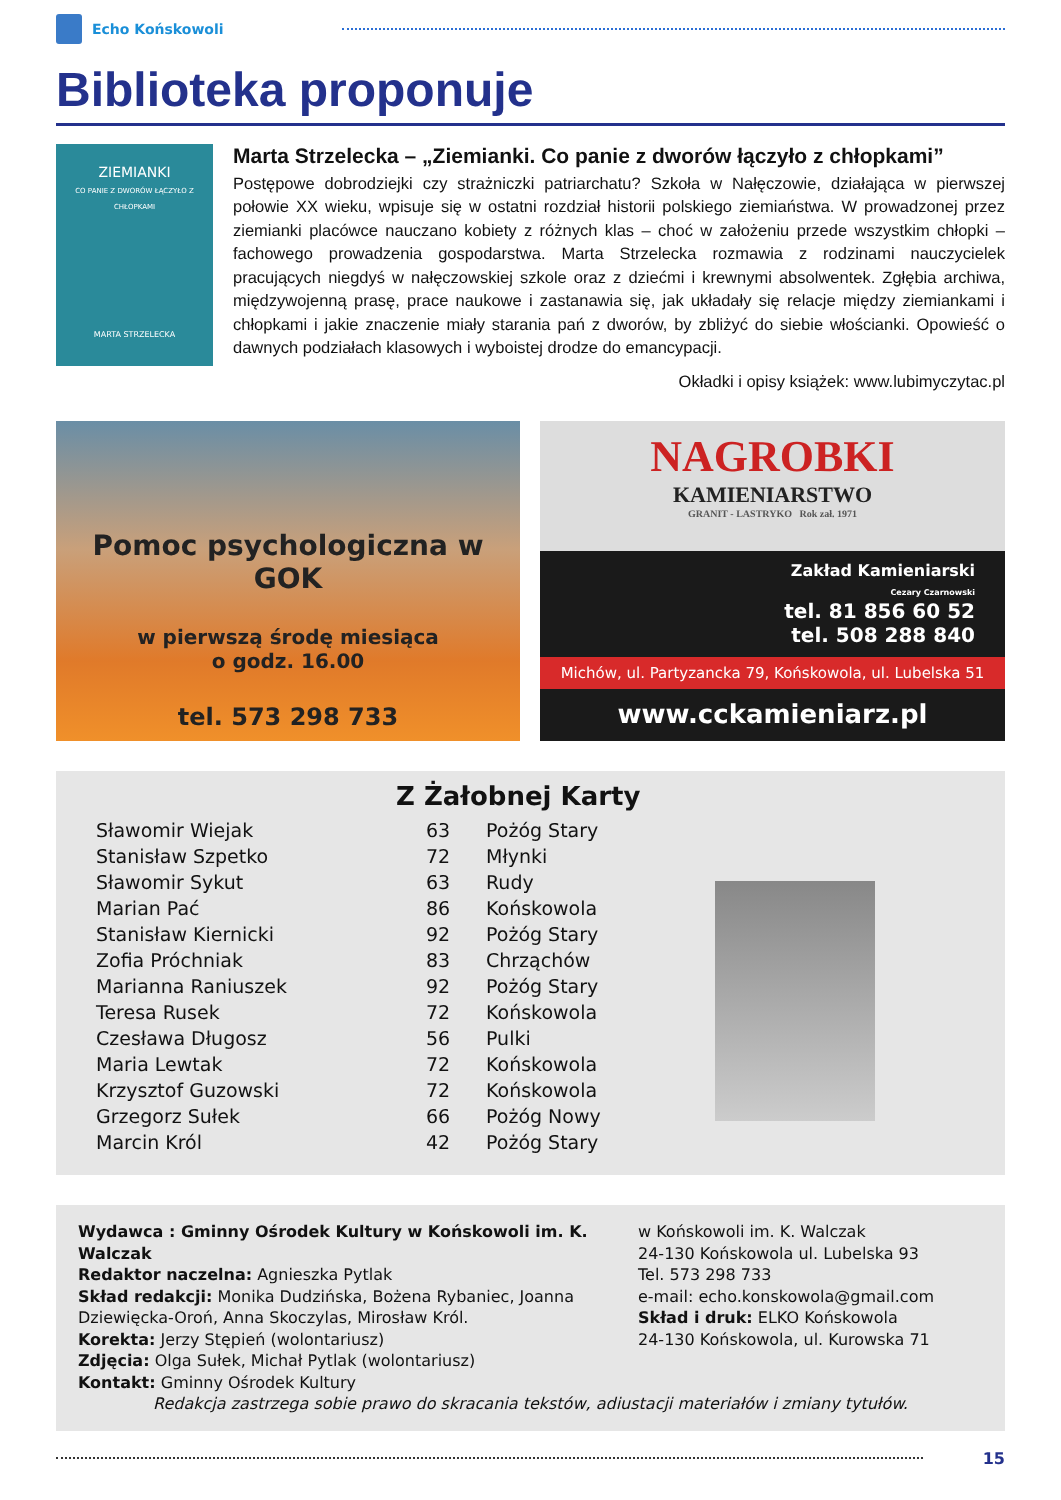Echo Końskowoli
Biblioteka proponuje
ZIEMIANKI
CO PANIE Z DWORÓW ŁĄCZYŁO Z CHŁOPKAMI
MARTA STRZELECKA
Marta Strzelecka – „Ziemianki. Co panie z dworów łączyło z chłopkami”
Postępowe dobrodziejki czy strażniczki patriarchatu? Szkoła w Nałęczowie, działająca w pierwszej połowie XX wieku, wpisuje się w ostatni rozdział historii polskiego ziemiaństwa. W prowadzonej przez ziemianki placówce nauczano kobiety z różnych klas – choć w założeniu przede wszystkim chłopki – fachowego prowadzenia gospodarstwa. Marta Strzelecka rozmawia z rodzinami nauczycielek pracujących niegdyś w nałęczowskiej szkole oraz z dziećmi i krewnymi absolwentek. Zgłębia archiwa, międzywojenną prasę, prace naukowe i zastanawia się, jak układały się relacje między ziemiankami i chłopkami i jakie znaczenie miały starania pań z dworów, by zbliżyć do siebie włościanki. Opowieść o dawnych podziałach klasowych i wyboistej drodze do emancypacji.
Okładki i opisy książek: www.lubimyczytac.pl
Pomoc psychologiczna w GOK
w pierwszą środę miesiąca
o godz. 16.00
tel. 573 298 733
NAGROBKI
KAMIENIARSTWO
GRANIT - LASTRYKO Rok zał. 1971
Zakład Kamieniarski
Cezary Czarnowski
tel. 81 856 60 52
tel. 508 288 840
Michów, ul. Partyzancka 79, Końskowola, ul. Lubelska 51
www.cckamieniarz.pl
Z Żałobnej Karty
| Sławomir Wiejak | 63 | Pożóg Stary |
| Stanisław Szpetko | 72 | Młynki |
| Sławomir Sykut | 63 | Rudy |
| Marian Pać | 86 | Końskowola |
| Stanisław Kiernicki | 92 | Pożóg Stary |
| Zofia Próchniak | 83 | Chrząchów |
| Marianna Raniuszek | 92 | Pożóg Stary |
| Teresa Rusek | 72 | Końskowola |
| Czesława Długosz | 56 | Pulki |
| Maria Lewtak | 72 | Końskowola |
| Krzysztof Guzowski | 72 | Końskowola |
| Grzegorz Sułek | 66 | Pożóg Nowy |
| Marcin Król | 42 | Pożóg Stary |
Wydawca : Gminny Ośrodek Kultury w Końskowoli im. K. Walczak
Redaktor naczelna: Agnieszka Pytlak
Skład redakcji: Monika Dudzińska, Bożena Rybaniec, Joanna Dziewięcka-Oroń, Anna Skoczylas, Mirosław Król.
Korekta: Jerzy Stępień (wolontariusz)
Zdjęcia: Olga Sułek, Michał Pytlak (wolontariusz)
Kontakt: Gminny Ośrodek Kultury
w Końskowoli im. K. Walczak
24-130 Końskowola ul. Lubelska 93
Tel. 573 298 733
e-mail: echo.konskowola@gmail.com
Skład i druk: ELKO Końskowola
24-130 Końskowola, ul. Kurowska 71
Redakcja zastrzega sobie prawo do skracania tekstów, adiustacji materiałów i zmiany tytułów.
15